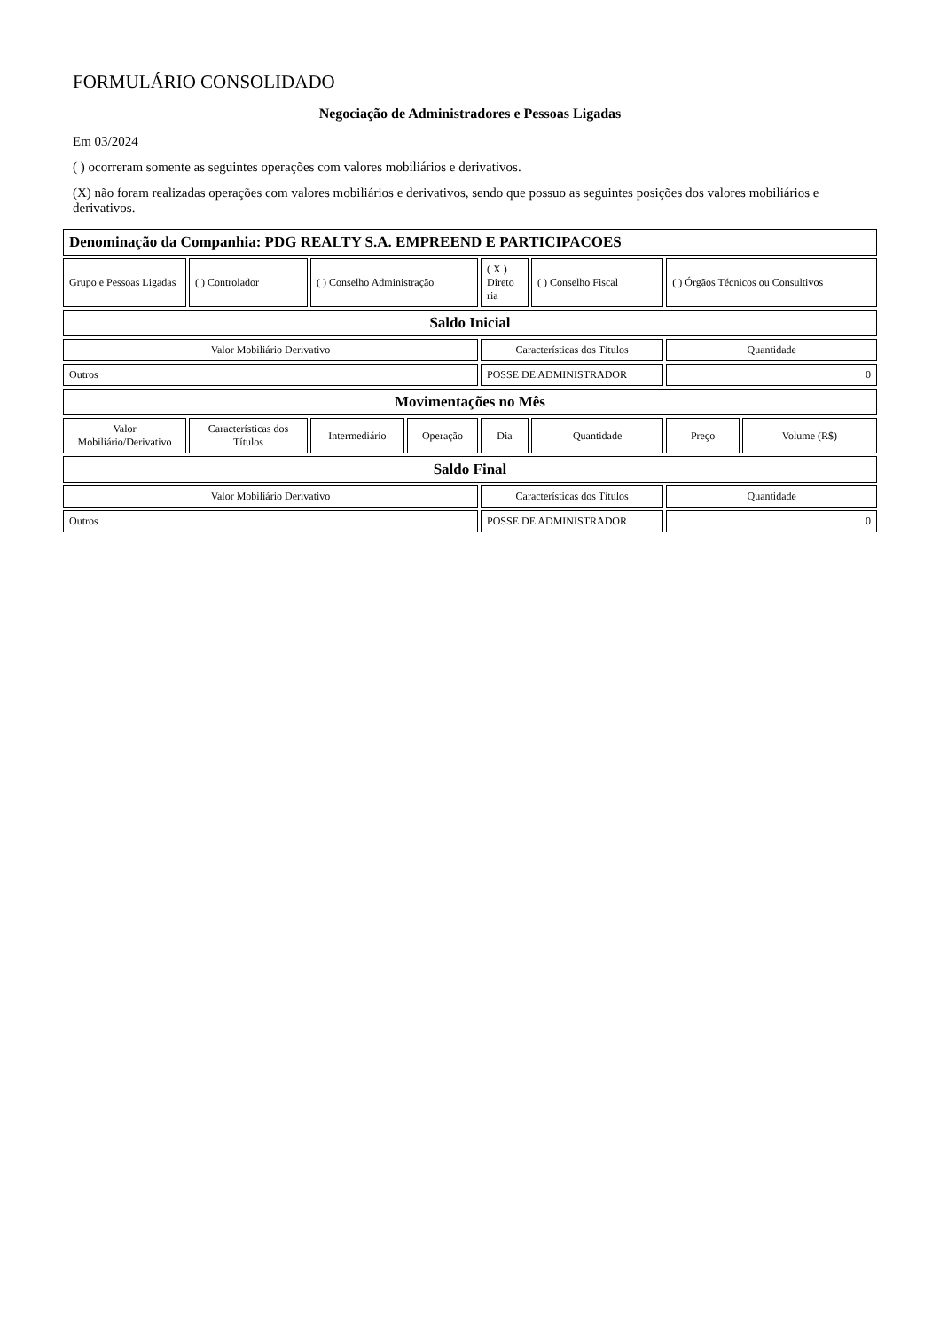FORMULÁRIO CONSOLIDADO
Negociação de Administradores e Pessoas Ligadas
Em 03/2024
( ) ocorreram somente as seguintes operações com valores mobiliários e derivativos.
(X) não foram realizadas operações com valores mobiliários e derivativos, sendo que possuo as seguintes posições dos valores mobiliários e derivativos.
| Denominação da Companhia: PDG REALTY S.A. EMPREEND E PARTICIPACOES | | | | | | | |
| --- | --- | --- | --- | --- | --- | --- | --- |
| Grupo e Pessoas Ligadas | ( ) Controlador | ( ) Conselho Administração | | ( X ) Direto ria | ( ) Conselho Fiscal | ( ) Órgãos Técnicos ou Consultivos | |
| Saldo Inicial | | | | | | | |
| Valor Mobiliário Derivativo | | | | Características dos Títulos | | Quantidade | |
| Outros | | | | POSSE DE ADMINISTRADOR | | 0 | |
| Movimentações no Mês | | | | | | | |
| Valor Mobiliário/Derivativo | Características dos Títulos | Intermediário | Operação | Dia | Quantidade | Preço | Volume (R$) |
| Saldo Final | | | | | | | |
| Valor Mobiliário Derivativo | | | | Características dos Títulos | | Quantidade | |
| Outros | | | | POSSE DE ADMINISTRADOR | | 0 | |